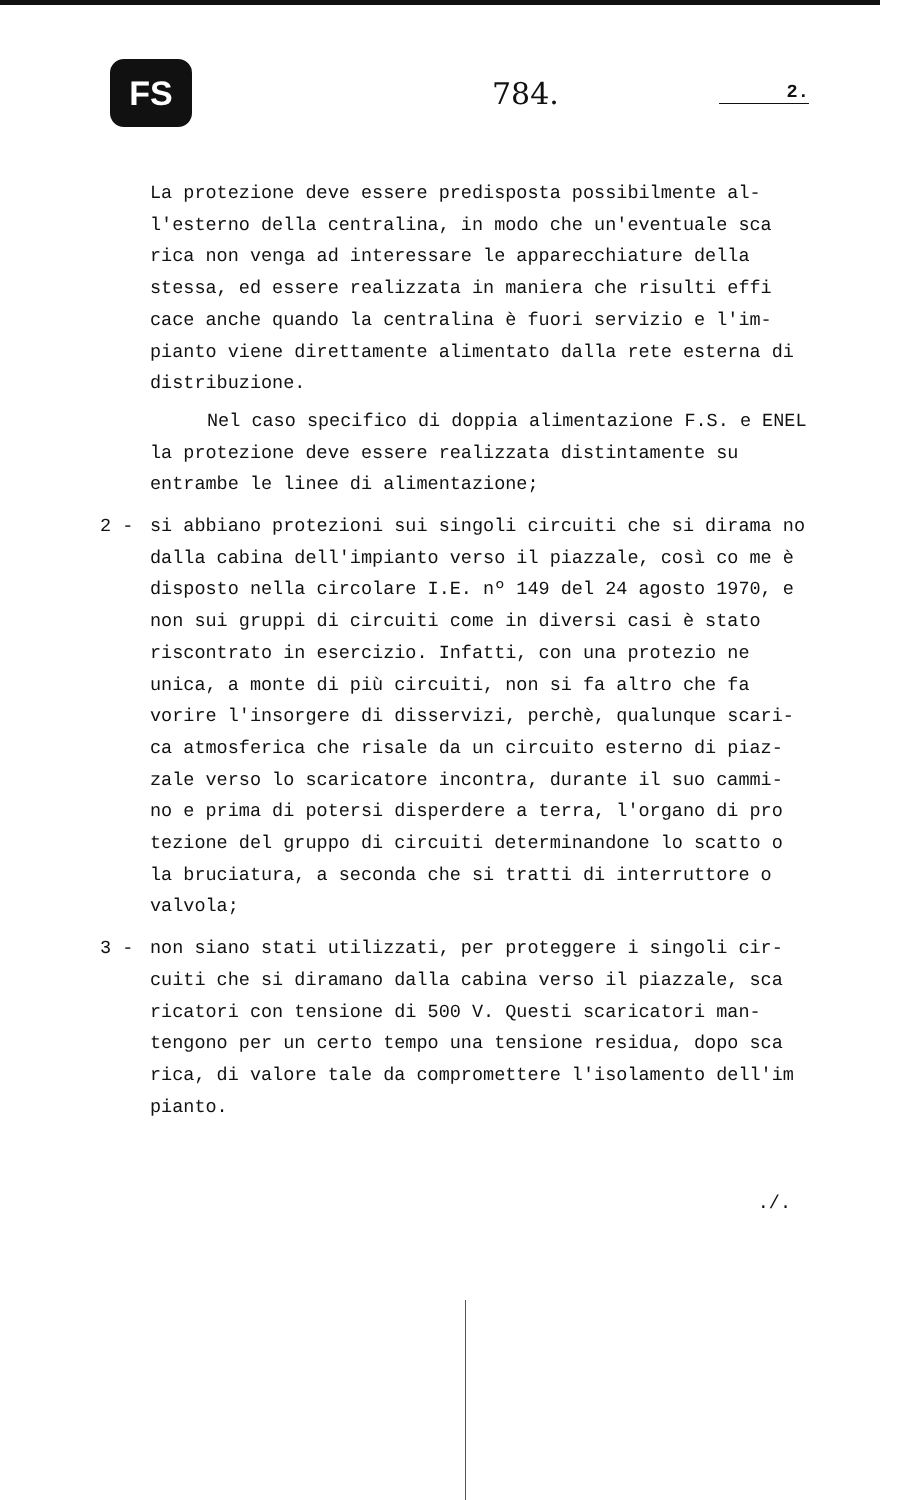FS
784.
2.
La protezione deve essere predisposta possibilmente al- l'esterno della centralina, in modo che un'eventuale sca rica non venga ad interessare le apparecchiature della stessa, ed essere realizzata in maniera che risulti effi cace anche quando la centralina è fuori servizio e l'im- pianto viene direttamente alimentato dalla rete esterna di distribuzione.
Nel caso specifico di doppia alimentazione F.S. e ENEL la protezione deve essere realizzata distintamente su entrambe le linee di alimentazione;
2 - si abbiano protezioni sui singoli circuiti che si dirama no dalla cabina dell'impianto verso il piazzale, così co me è disposto nella circolare I.E. nº 149 del 24 agosto 1970, e non sui gruppi di circuiti come in diversi casi è stato riscontrato in esercizio. Infatti, con una protezio ne unica, a monte di più circuiti, non si fa altro che fa vorire l'insorgere di disservizi, perchè, qualunque scari- ca atmosferica che risale da un circuito esterno di piaz- zale verso lo scaricatore incontra, durante il suo cammi- no e prima di potersi disperdere a terra, l'organo di pro tezione del gruppo di circuiti determinandone lo scatto o la bruciatura, a seconda che si tratti di interruttore o valvola;
3 - non siano stati utilizzati, per proteggere i singoli cir- cuiti che si diramano dalla cabina verso il piazzale, sca ricatori con tensione di 500 V. Questi scaricatori man- tengono per un certo tempo una tensione residua, dopo sca rica, di valore tale da compromettere l'isolamento dell'im pianto.
./.